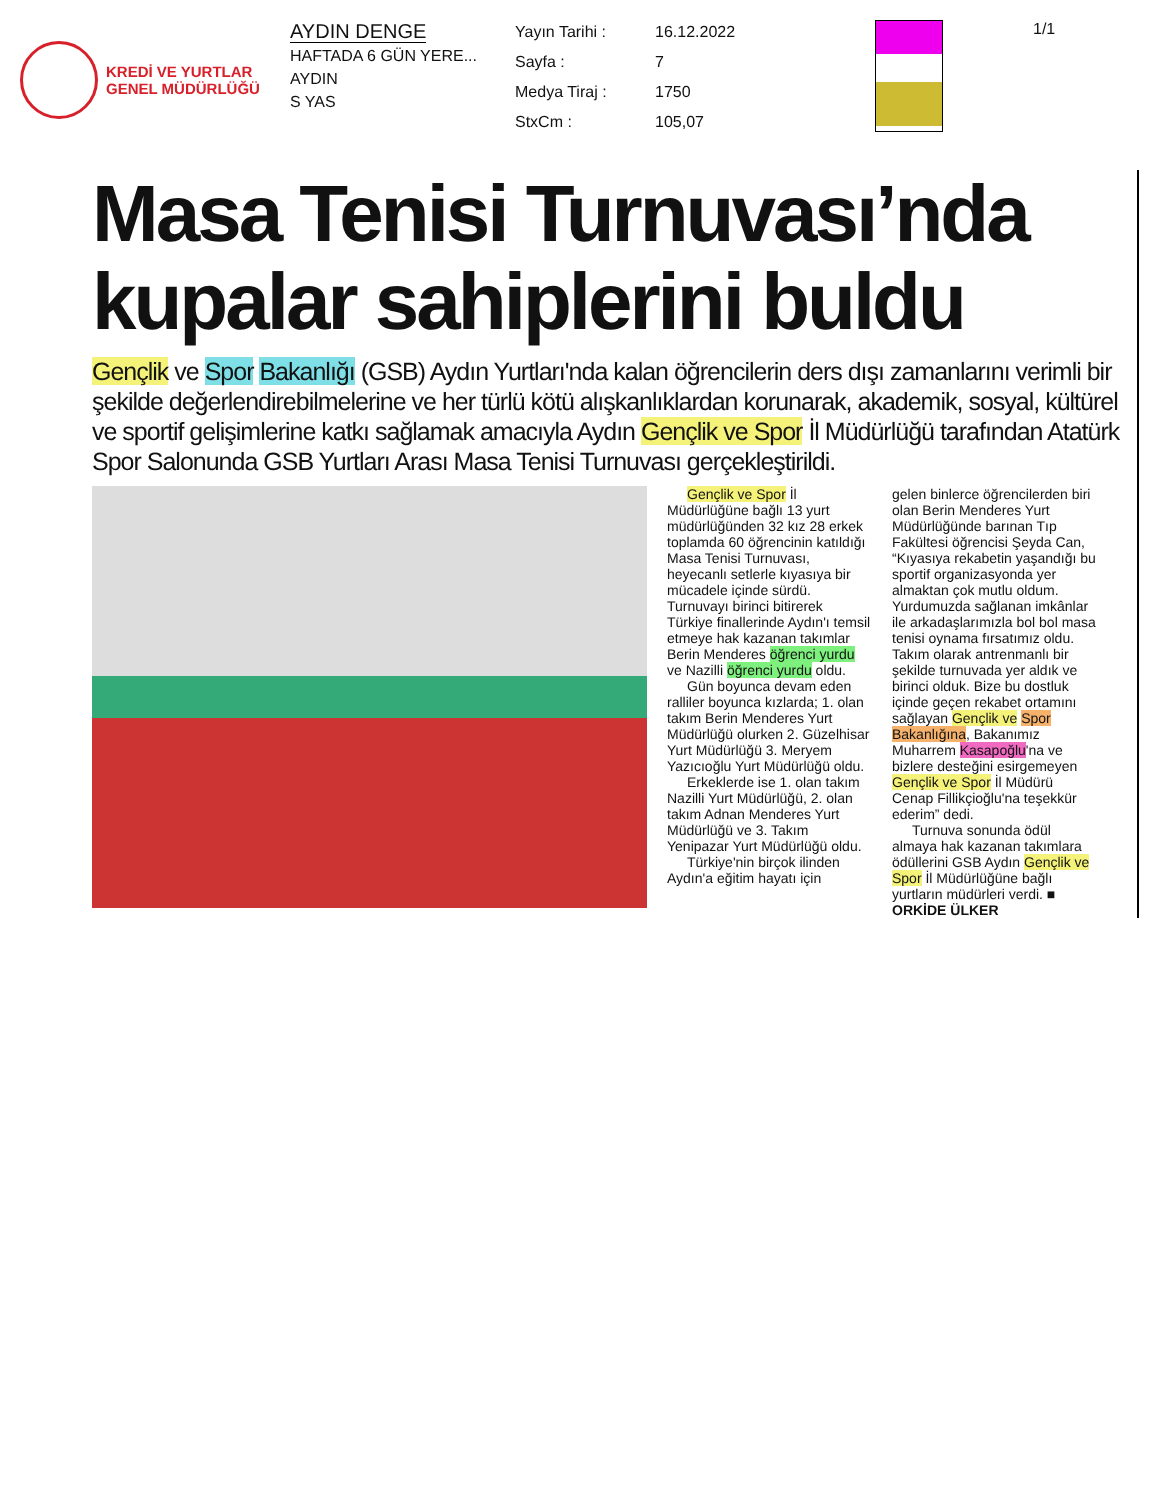KREDİ VE YURTLAR
GENEL MÜDÜRLÜĞÜ
AYDIN DENGE
HAFTADA 6 GÜN YERE...
AYDIN
S YAS
Yayın Tarihi : 16.12.2022 Sayfa : 7 Medya Tiraj : 1750 StxCm : 105,07
1/1
Masa Tenisi Turnuvası’nda kupalar sahiplerini buldu
Gençlik ve Spor Bakanlığı (GSB) Aydın Yurtları'nda kalan öğrencilerin ders dışı zamanlarını verimli bir şekilde değerlendirebilmelerine ve her türlü kötü alışkanlıklardan korunarak, akademik, sosyal, kültürel ve sportif gelişimlerine katkı sağlamak amacıyla Aydın Gençlik ve Spor İl Müdürlüğü tarafından Atatürk Spor Salonunda GSB Yurtları Arası Masa Tenisi Turnuvası gerçekleştirildi.
Gençlik ve Spor İl Müdürlüğüne bağlı 13 yurt müdürlüğünden 32 kız 28 erkek toplamda 60 öğrencinin katıldığı Masa Tenisi Turnuvası, heyecanlı setlerle kıyasıya bir mücadele içinde sürdü. Turnuvayı birinci bitirerek Türkiye finallerinde Aydın'ı temsil etmeye hak kazanan takımlar Berin Menderes öğrenci yurdu ve Nazilli öğrenci yurdu oldu.
Gün boyunca devam eden ralliler boyunca kızlarda; 1. olan takım Berin Menderes Yurt Müdürlüğü olurken 2. Güzelhisar Yurt Müdürlüğü 3. Meryem Yazıcıoğlu Yurt Müdürlüğü oldu.
Erkeklerde ise 1. olan takım Nazilli Yurt Müdürlüğü, 2. olan takım Adnan Menderes Yurt Müdürlüğü ve 3. Takım Yenipazar Yurt Müdürlüğü oldu.
Türkiye'nin birçok ilinden Aydın'a eğitim hayatı için
gelen binlerce öğrencilerden biri olan Berin Menderes Yurt Müdürlüğünde barınan Tıp Fakültesi öğrencisi Şeyda Can, “Kıyasıya rekabetin yaşandığı bu sportif organizasyonda yer almaktan çok mutlu oldum. Yurdumuzda sağlanan imkânlar ile arkadaşlarımızla bol bol masa tenisi oynama fırsatımız oldu. Takım olarak antrenmanlı bir şekilde turnuvada yer aldık ve birinci olduk. Bize bu dostluk içinde geçen rekabet ortamını sağlayan Gençlik ve Spor Bakanlığına, Bakanımız Muharrem Kasapoğlu'na ve bizlere desteğini esirgemeyen Gençlik ve Spor İl Müdürü Cenap Fillikçioğlu'na teşekkür ederim” dedi.
Turnuva sonunda ödül almaya hak kazanan takımlara ödüllerini GSB Aydın Gençlik ve Spor İl Müdürlüğüne bağlı yurtların müdürleri verdi. ■ ORKİDE ÜLKER